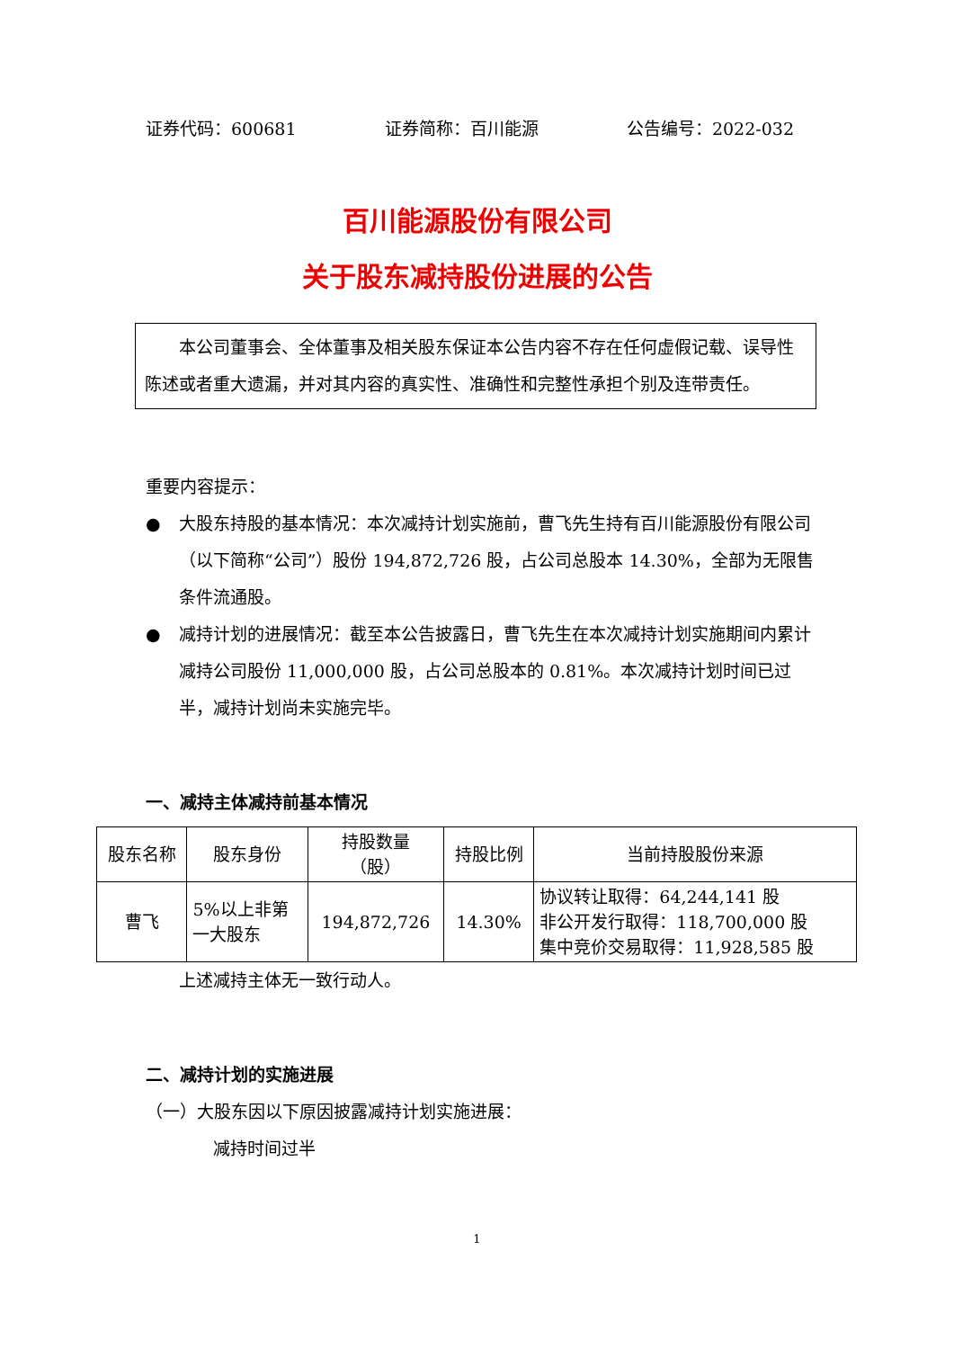证券代码：600681 证券简称：百川能源 公告编号：2022-032
百川能源股份有限公司
关于股东减持股份进展的公告
本公司董事会、全体董事及相关股东保证本公告内容不存在任何虚假记载、误导性陈述或者重大遗漏，并对其内容的真实性、准确性和完整性承担个别及连带责任。
重要内容提示：
● 大股东持股的基本情况：本次减持计划实施前，曹飞先生持有百川能源股份有限公司（以下简称“公司”）股份 194,872,726 股，占公司总股本 14.30%，全部为无限售条件流通股。
● 减持计划的进展情况：截至本公告披露日，曹飞先生在本次减持计划实施期间内累计减持公司股份 11,000,000 股，占公司总股本的 0.81%。本次减持计划时间已过半，减持计划尚未实施完毕。
一、减持主体减持前基本情况
| 股东名称 | 股东身份 | 持股数量 （股） | 持股比例 | 当前持股股份来源 |
| --- | --- | --- | --- | --- |
| 曹飞 | 5%以上非第 一大股东 | 194,872,726 | 14.30% | 协议转让取得：64,244,141 股 非公开发行取得：118,700,000 股 集中竞价交易取得：11,928,585 股 |
上述减持主体无一致行动人。
二、减持计划的实施进展
（一）大股东因以下原因披露减持计划实施进展：
减持时间过半
1